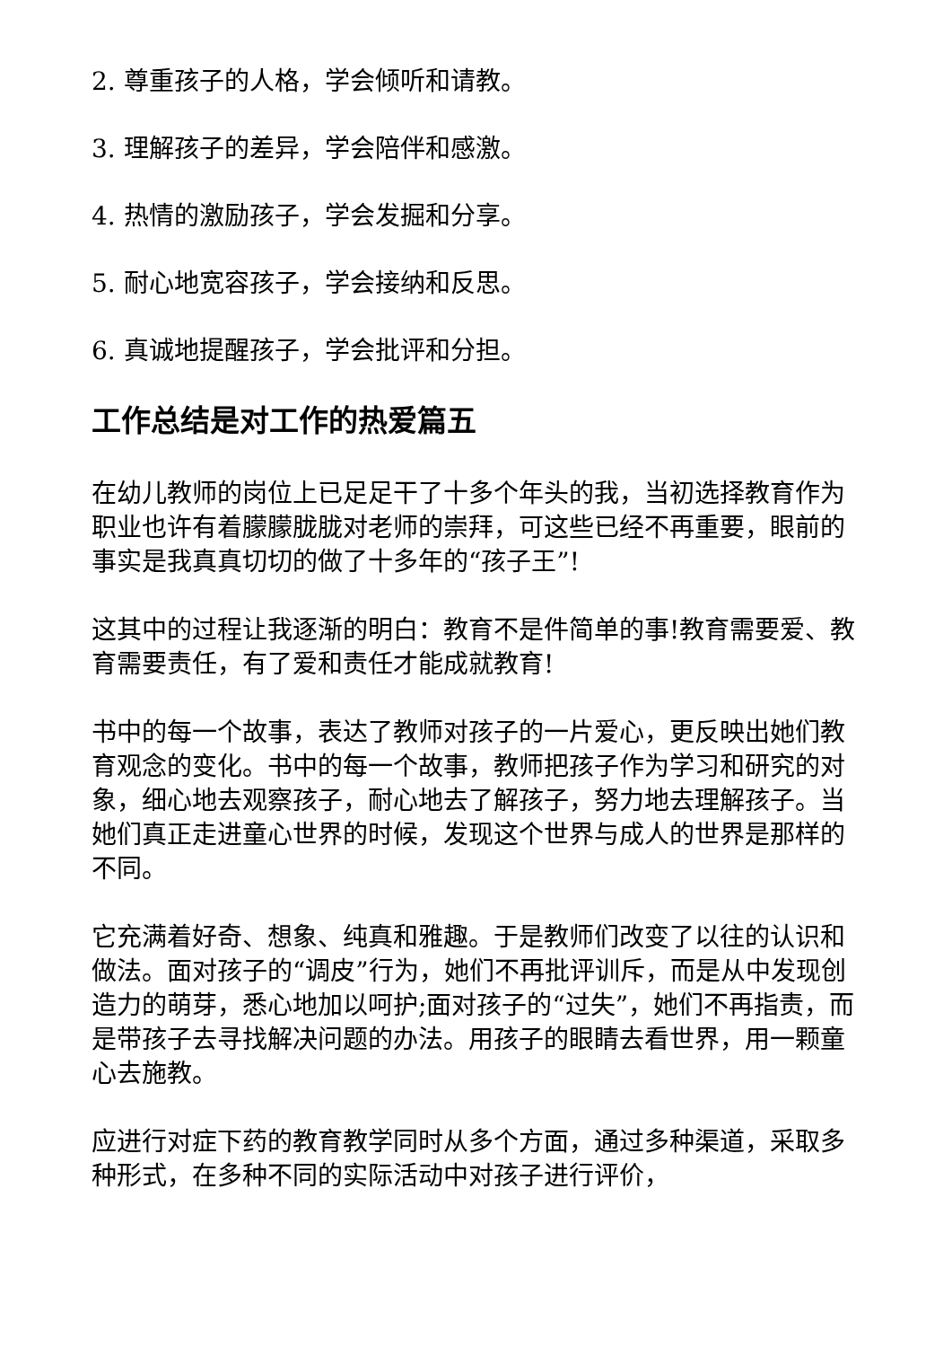2. 尊重孩子的人格，学会倾听和请教。
3. 理解孩子的差异，学会陪伴和感激。
4. 热情的激励孩子，学会发掘和分享。
5. 耐心地宽容孩子，学会接纳和反思。
6. 真诚地提醒孩子，学会批评和分担。
工作总结是对工作的热爱篇五
在幼儿教师的岗位上已足足干了十多个年头的我，当初选择教育作为职业也许有着朦朦胧胧对老师的崇拜，可这些已经不再重要，眼前的事实是我真真切切的做了十多年的“孩子王”!
这其中的过程让我逐渐的明白：教育不是件简单的事!教育需要爱、教育需要责任，有了爱和责任才能成就教育!
书中的每一个故事，表达了教师对孩子的一片爱心，更反映出她们教育观念的变化。书中的每一个故事，教师把孩子作为学习和研究的对象，细心地去观察孩子，耐心地去了解孩子，努力地去理解孩子。当她们真正走进童心世界的时候，发现这个世界与成人的世界是那样的不同。
它充满着好奇、想象、纯真和雅趣。于是教师们改变了以往的认识和做法。面对孩子的“调皮”行为，她们不再批评训斥，而是从中发现创造力的萌芽，悉心地加以呵护;面对孩子的“过失”，她们不再指责，而是带孩子去寻找解决问题的办法。用孩子的眼睛去看世界，用一颗童心去施教。
应进行对症下药的教育教学同时从多个方面，通过多种渠道，采取多种形式，在多种不同的实际活动中对孩子进行评价，